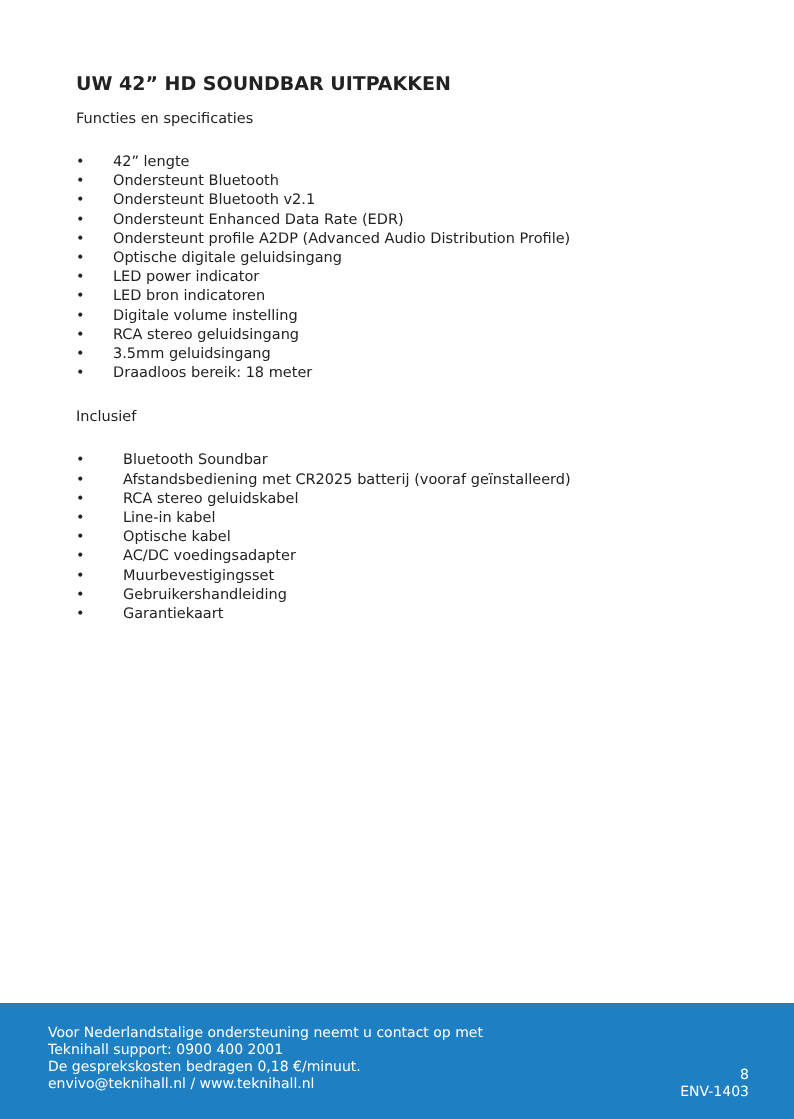UW 42” HD SOUNDBAR UITPAKKEN
Functies en specificaties
• 42” lengte
• Ondersteunt Bluetooth
• Ondersteunt Bluetooth v2.1
• Ondersteunt Enhanced Data Rate (EDR)
• Ondersteunt profile A2DP (Advanced Audio Distribution Profile)
• Optische digitale geluidsingang
• LED power indicator
• LED bron indicatoren
• Digitale volume instelling
• RCA stereo geluidsingang
• 3.5mm geluidsingang
• Draadloos bereik: 18 meter
Inclusief
• Bluetooth Soundbar
• Afstandsbediening met CR2025 batterij (vooraf geïnstalleerd)
• RCA stereo geluidskabel
• Line-in kabel
• Optische kabel
• AC/DC voedingsadapter
• Muurbevestigingsset
• Gebruikershandleiding
• Garantiekaart
Voor Nederlandstalige ondersteuning neemt u contact op met
Teknihall support: 0900 400 2001
De gesprekskosten bedragen 0,18 €/minuut.
envivo@teknihall.nl / www.teknihall.nl
8
ENV-1403